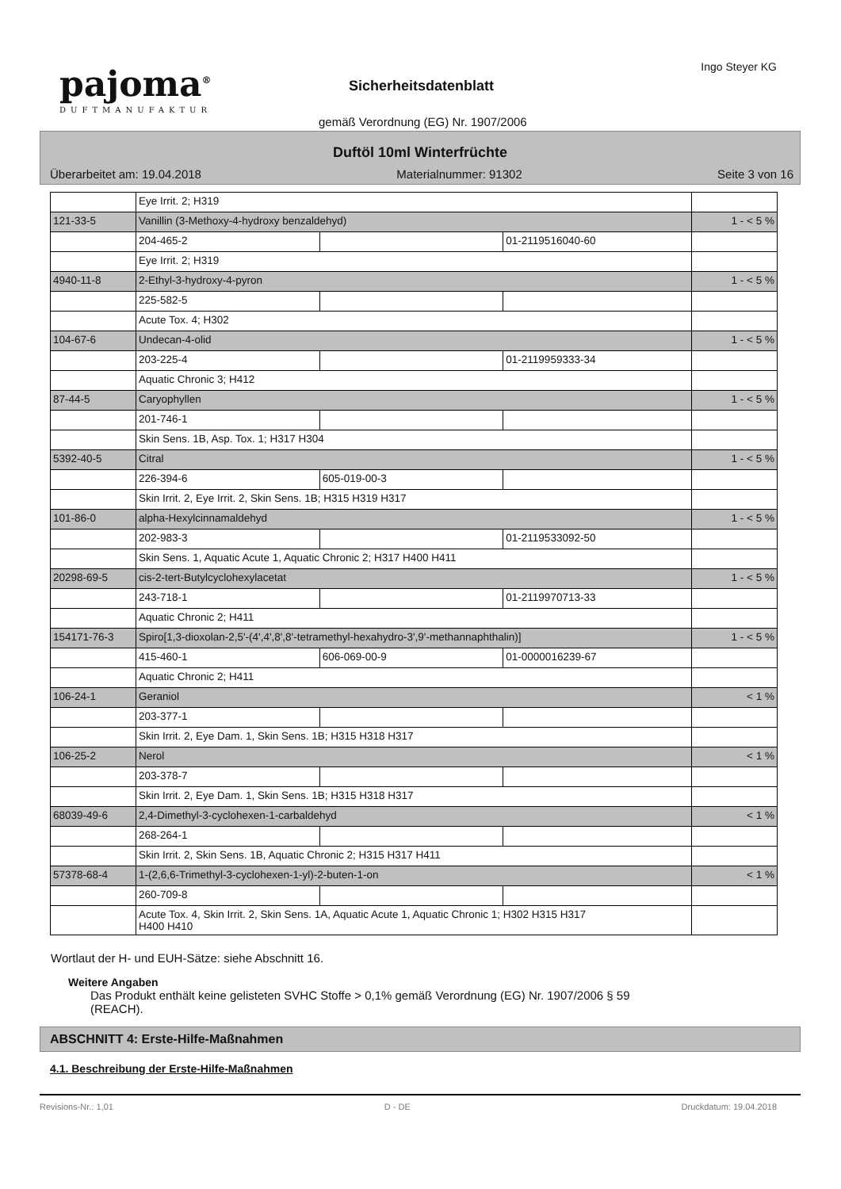pajoma<sup>®</sup>
DUFTMANUFAKTUR
Sicherheitsdatenblatt
Ingo Steyer KG
gemäß Verordnung (EG) Nr. 1907/2006
Duftöl 10ml Winterfrüchte
Überarbeitet am: 19.04.2018 Materialnummer: 91302 Seite 3 von 16
| | Eye Irrit. 2; H319 | | | |
| 121-33-5 | Vanillin (3-Methoxy-4-hydroxy benzaldehyd) | | | 1 - < 5 % |
| | 204-465-2 | | 01-2119516040-60 | |
| | Eye Irrit. 2; H319 | | | |
| 4940-11-8 | 2-Ethyl-3-hydroxy-4-pyron | | | 1 - < 5 % |
| | 225-582-5 | | | |
| | Acute Tox. 4; H302 | | | |
| 104-67-6 | Undecan-4-olid | | | 1 - < 5 % |
| | 203-225-4 | | 01-2119959333-34 | |
| | Aquatic Chronic 3; H412 | | | |
| 87-44-5 | Caryophyllen | | | 1 - < 5 % |
| | 201-746-1 | | | |
| | Skin Sens. 1B, Asp. Tox. 1; H317 H304 | | | |
| 5392-40-5 | Citral | | | 1 - < 5 % |
| | 226-394-6 | 605-019-00-3 | | |
| | Skin Irrit. 2, Eye Irrit. 2, Skin Sens. 1B; H315 H319 H317 | | | |
| 101-86-0 | alpha-Hexylcinnamaldehyd | | | 1 - < 5 % |
| | 202-983-3 | | 01-2119533092-50 | |
| | Skin Sens. 1, Aquatic Acute 1, Aquatic Chronic 2; H317 H400 H411 | | | |
| 20298-69-5 | cis-2-tert-Butylcyclohexylacetat | | | 1 - < 5 % |
| | 243-718-1 | | 01-2119970713-33 | |
| | Aquatic Chronic 2; H411 | | | |
| 154171-76-3 | Spiro[1,3-dioxolan-2,5'-(4',4',8',8'-tetramethyl-hexahydro-3',9'-methannaphthalin)] | | | 1 - < 5 % |
| | 415-460-1 | 606-069-00-9 | 01-0000016239-67 | |
| | Aquatic Chronic 2; H411 | | | |
| 106-24-1 | Geraniol | | | < 1 % |
| | 203-377-1 | | | |
| | Skin Irrit. 2, Eye Dam. 1, Skin Sens. 1B; H315 H318 H317 | | | |
| 106-25-2 | Nerol | | | < 1 % |
| | 203-378-7 | | | |
| | Skin Irrit. 2, Eye Dam. 1, Skin Sens. 1B; H315 H318 H317 | | | |
| 68039-49-6 | 2,4-Dimethyl-3-cyclohexen-1-carbaldehyd | | | < 1 % |
| | 268-264-1 | | | |
| | Skin Irrit. 2, Skin Sens. 1B, Aquatic Chronic 2; H315 H317 H411 | | | |
| 57378-68-4 | 1-(2,6,6-Trimethyl-3-cyclohexen-1-yl)-2-buten-1-on | | | < 1 % |
| | 260-709-8 | | | |
| | Acute Tox. 4, Skin Irrit. 2, Skin Sens. 1A, Aquatic Acute 1, Aquatic Chronic 1; H302 H315 H317 H400 H410 | | | |
Wortlaut der H- und EUH-Sätze: siehe Abschnitt 16.
Weitere Angaben
Das Produkt enthält keine gelisteten SVHC Stoffe > 0,1% gemäß Verordnung (EG) Nr. 1907/2006 § 59
(REACH).
ABSCHNITT 4: Erste-Hilfe-Maßnahmen
4.1. Beschreibung der Erste-Hilfe-Maßnahmen
Revisions-Nr.: 1,01 D - DE Druckdatum: 19.04.2018